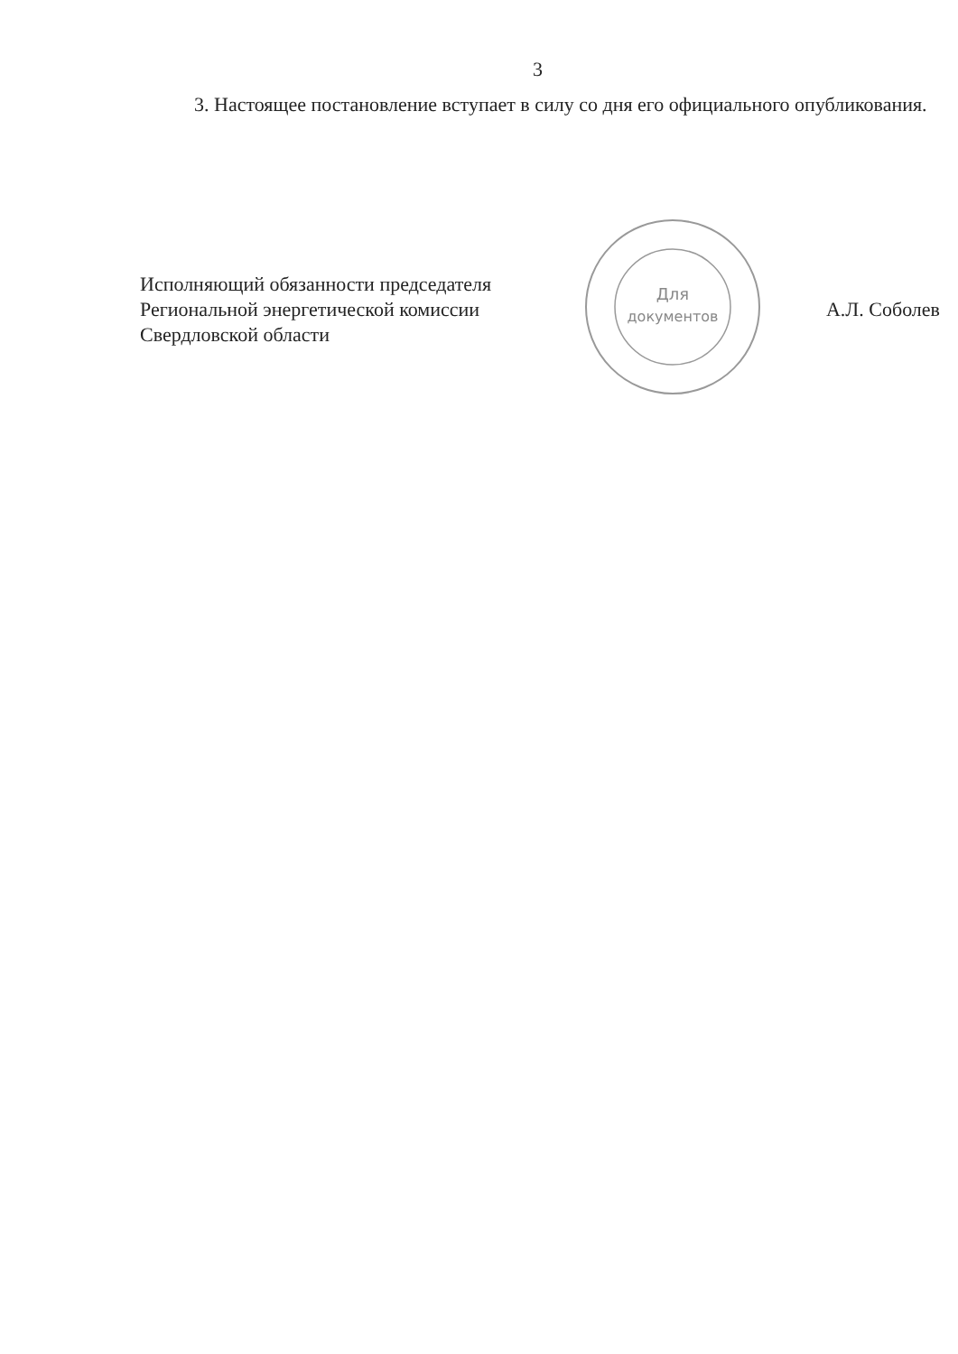3
3. Настоящее постановление вступает в силу со дня его официального опубликования.
Исполняющий обязанности председателя
Региональной энергетической комиссии
Свердловской области
Для
документов
А.Л. Соболев